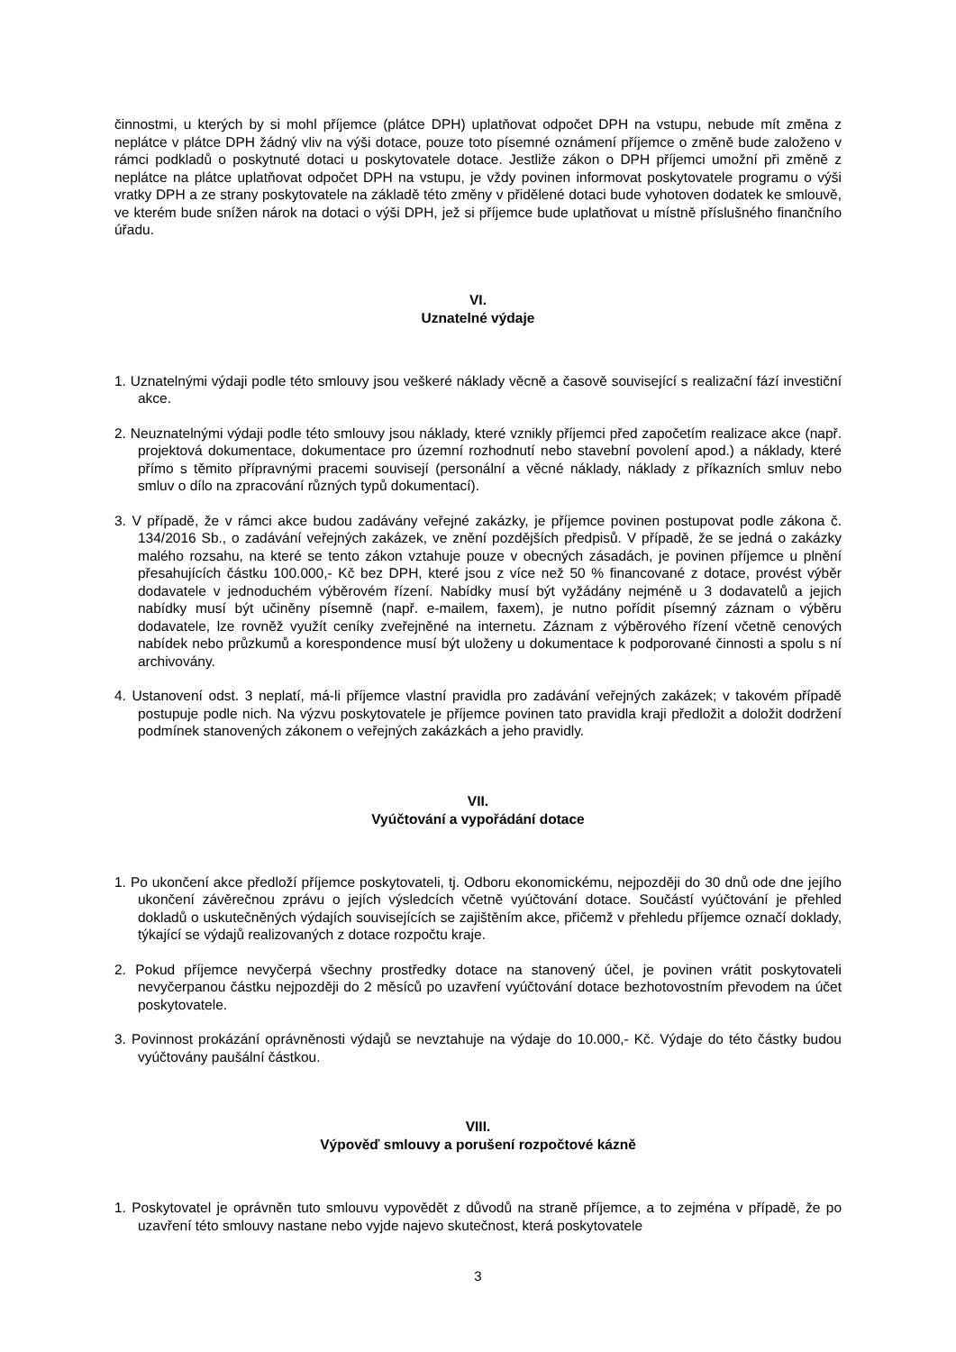činnostmi, u kterých by si mohl příjemce (plátce DPH) uplatňovat odpočet DPH na vstupu, nebude mít změna z neplátce v plátce DPH žádný vliv na výši dotace, pouze toto písemné oznámení příjemce o změně bude založeno v rámci podkladů o poskytnuté dotaci u poskytovatele dotace. Jestliže zákon o DPH příjemci umožní při změně z neplátce na plátce uplatňovat odpočet DPH na vstupu, je vždy povinen informovat poskytovatele programu o výši vratky DPH a ze strany poskytovatele na základě této změny v přidělené dotaci bude vyhotoven dodatek ke smlouvě, ve kterém bude snížen nárok na dotaci o výši DPH, jež si příjemce bude uplatňovat u místně příslušného finančního úřadu.
VI.
Uznatelné výdaje
1. Uznatelnými výdaji podle této smlouvy jsou veškeré náklady věcně a časově související s realizační fází investiční akce.
2. Neuznatelnými výdaji podle této smlouvy jsou náklady, které vznikly příjemci před započetím realizace akce (např. projektová dokumentace, dokumentace pro územní rozhodnutí nebo stavební povolení apod.) a náklady, které přímo s těmito přípravnými pracemi souvisejí (personální a věcné náklady, náklady z příkazních smluv nebo smluv o dílo na zpracování různých typů dokumentací).
3. V případě, že v rámci akce budou zadávány veřejné zakázky, je příjemce povinen postupovat podle zákona č. 134/2016 Sb., o zadávání veřejných zakázek, ve znění pozdějších předpisů. V případě, že se jedná o zakázky malého rozsahu, na které se tento zákon vztahuje pouze v obecných zásadách, je povinen příjemce u plnění přesahujících částku 100.000,- Kč bez DPH, které jsou z více než 50 % financované z dotace, provést výběr dodavatele v jednoduchém výběrovém řízení. Nabídky musí být vyžádány nejméně u 3 dodavatelů a jejich nabídky musí být učiněny písemně (např. e-mailem, faxem), je nutno pořídit písemný záznam o výběru dodavatele, lze rovněž využít ceníky zveřejněné na internetu. Záznam z výběrového řízení včetně cenových nabídek nebo průzkumů a korespondence musí být uloženy u dokumentace k podporované činnosti a spolu s ní archivovány.
4. Ustanovení odst. 3 neplatí, má-li příjemce vlastní pravidla pro zadávání veřejných zakázek; v takovém případě postupuje podle nich. Na výzvu poskytovatele je příjemce povinen tato pravidla kraji předložit a doložit dodržení podmínek stanovených zákonem o veřejných zakázkách a jeho pravidly.
VII.
Vyúčtování a vypořádání dotace
1. Po ukončení akce předloží příjemce poskytovateli, tj. Odboru ekonomickému, nejpozději do 30 dnů ode dne jejího ukončení závěrečnou zprávu o jejích výsledcích včetně vyúčtování dotace. Součástí vyúčtování je přehled dokladů o uskutečněných výdajích souvisejících se zajištěním akce, přičemž v přehledu příjemce označí doklady, týkající se výdajů realizovaných z dotace rozpočtu kraje.
2. Pokud příjemce nevyčerpá všechny prostředky dotace na stanovený účel, je povinen vrátit poskytovateli nevyčerpanou částku nejpozději do 2 měsíců po uzavření vyúčtování dotace bezhotovostním převodem na účet poskytovatele.
3. Povinnost prokázání oprávněnosti výdajů se nevztahuje na výdaje do 10.000,- Kč. Výdaje do této částky budou vyúčtovány paušální částkou.
VIII.
Výpověď smlouvy a porušení rozpočtové kázně
1. Poskytovatel je oprávněn tuto smlouvu vypovědět z důvodů na straně příjemce, a to zejména v případě, že po uzavření této smlouvy nastane nebo vyjde najevo skutečnost, která poskytovatele
3